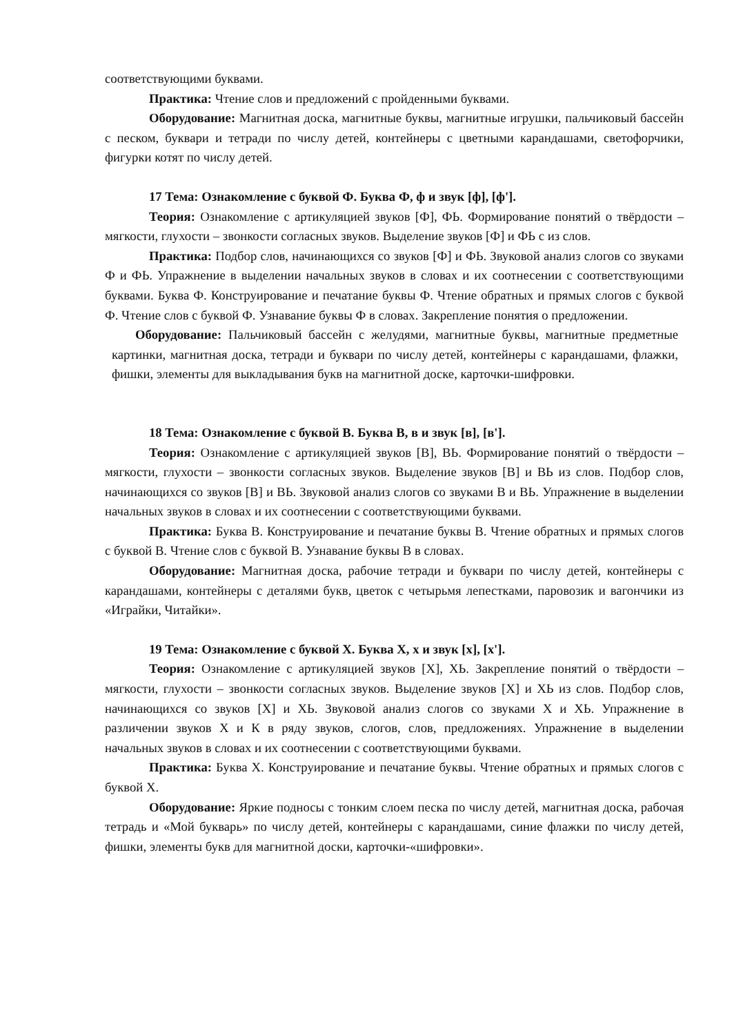соответствующими буквами.
Практика: Чтение слов и предложений с пройденными буквами.
Оборудование: Магнитная доска, магнитные буквы, магнитные игрушки, пальчиковый бассейн с песком, буквари и тетради по числу детей, контейнеры с цветными карандашами, светофорчики, фигурки котят по числу детей.
17 Тема: Ознакомление с буквой Ф. Буква Ф, ф и звук [ф], [ф'].
Теория: Ознакомление с артикуляцией звуков [Ф], ФЬ. Формирование понятий о твёрдости – мягкости, глухости – звонкости согласных звуков. Выделение звуков [Ф] и ФЬ с из слов.
Практика: Подбор слов, начинающихся со звуков [Ф] и ФЬ. Звуковой анализ слогов со звуками Ф и ФЬ. Упражнение в выделении начальных звуков в словах и их соотнесении с соответствующими буквами. Буква Ф. Конструирование и печатание буквы Ф. Чтение обратных и прямых слогов с буквой Ф. Чтение слов с буквой Ф. Узнавание буквы Ф в словах. Закрепление понятия о предложении.
Оборудование: Пальчиковый бассейн с желудями, магнитные буквы, магнитные предметные картинки, магнитная доска, тетради и буквари по числу детей, контейнеры с карандашами, флажки, фишки, элементы для выкладывания букв на магнитной доске, карточки-шифровки.
18 Тема: Ознакомление с буквой В. Буква В, в и звук [в], [в'].
Теория: Ознакомление с артикуляцией звуков [В], ВЬ. Формирование понятий о твёрдости – мягкости, глухости – звонкости согласных звуков. Выделение звуков [В] и ВЬ из слов. Подбор слов, начинающихся со звуков [В] и ВЬ. Звуковой анализ слогов со звуками В и ВЬ. Упражнение в выделении начальных звуков в словах и их соотнесении с соответствующими буквами.
Практика: Буква В. Конструирование и печатание буквы В. Чтение обратных и прямых слогов с буквой В. Чтение слов с буквой В. Узнавание буквы В в словах.
Оборудование: Магнитная доска, рабочие тетради и буквари по числу детей, контейнеры с карандашами, контейнеры с деталями букв, цветок с четырьмя лепестками, паровозик и вагончики из «Играйки, Читайки».
19 Тема: Ознакомление с буквой Х. Буква Х, х и звук [х], [х'].
Теория: Ознакомление с артикуляцией звуков [Х], ХЬ. Закрепление понятий о твёрдости – мягкости, глухости – звонкости согласных звуков. Выделение звуков [Х] и ХЬ из слов. Подбор слов, начинающихся со звуков [Х] и ХЬ. Звуковой анализ слогов со звуками Х и ХЬ. Упражнение в различении звуков Х и К в ряду звуков, слогов, слов, предложениях. Упражнение в выделении начальных звуков в словах и их соотнесении с соответствующими буквами.
Практика: Буква Х. Конструирование и печатание буквы. Чтение обратных и прямых слогов с буквой Х.
Оборудование: Яркие подносы с тонким слоем песка по числу детей, магнитная доска, рабочая тетрадь и «Мой букварь» по числу детей, контейнеры с карандашами, синие флажки по числу детей, фишки, элементы букв для магнитной доски, карточки-«шифровки».